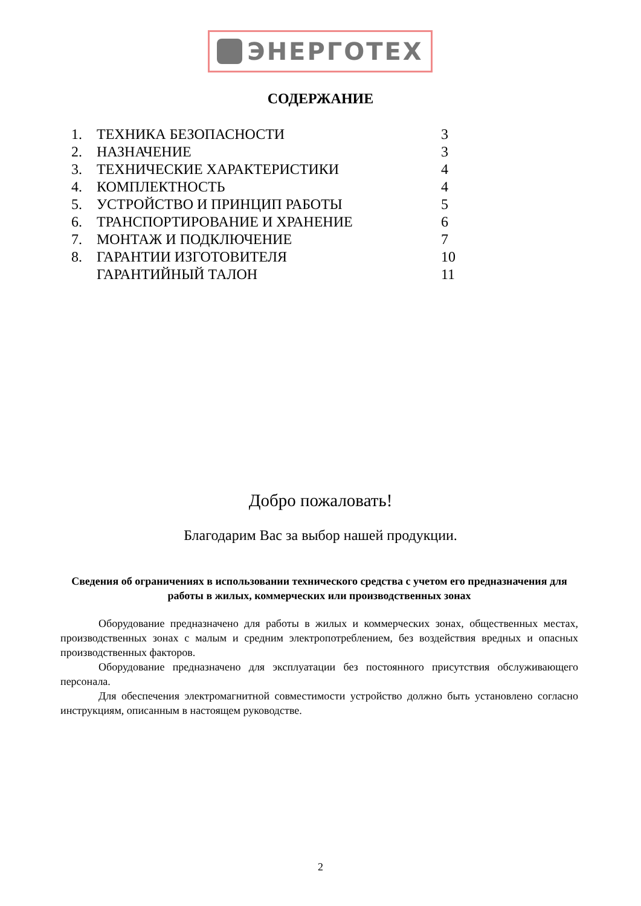ЭНЕРГОТЕХ
СОДЕРЖАНИЕ
| 1. | ТЕХНИКА БЕЗОПАСНОСТИ | 3 |
| 2. | НАЗНАЧЕНИЕ | 3 |
| 3. | ТЕХНИЧЕСКИЕ ХАРАКТЕРИСТИКИ | 4 |
| 4. | КОМПЛЕКТНОСТЬ | 4 |
| 5. | УСТРОЙСТВО И ПРИНЦИП РАБОТЫ | 5 |
| 6. | ТРАНСПОРТИРОВАНИЕ И ХРАНЕНИЕ | 6 |
| 7. | МОНТАЖ И ПОДКЛЮЧЕНИЕ | 7 |
| 8. | ГАРАНТИИ ИЗГОТОВИТЕЛЯ | 10 |
| | ГАРАНТИЙНЫЙ ТАЛОН | 11 |
Добро пожаловать!
Благодарим Вас за выбор нашей продукции.
Сведения об ограничениях в использовании технического средства с учетом его предназначения для работы в жилых, коммерческих или производственных зонах
Оборудование предназначено для работы в жилых и коммерческих зонах, общественных местах, производственных зонах с малым и средним электропотреблением, без воздействия вредных и опасных производственных факторов.
Оборудование предназначено для эксплуатации без постоянного присутствия обслуживающего персонала.
Для обеспечения электромагнитной совместимости устройство должно быть установлено согласно инструкциям, описанным в настоящем руководстве.
2